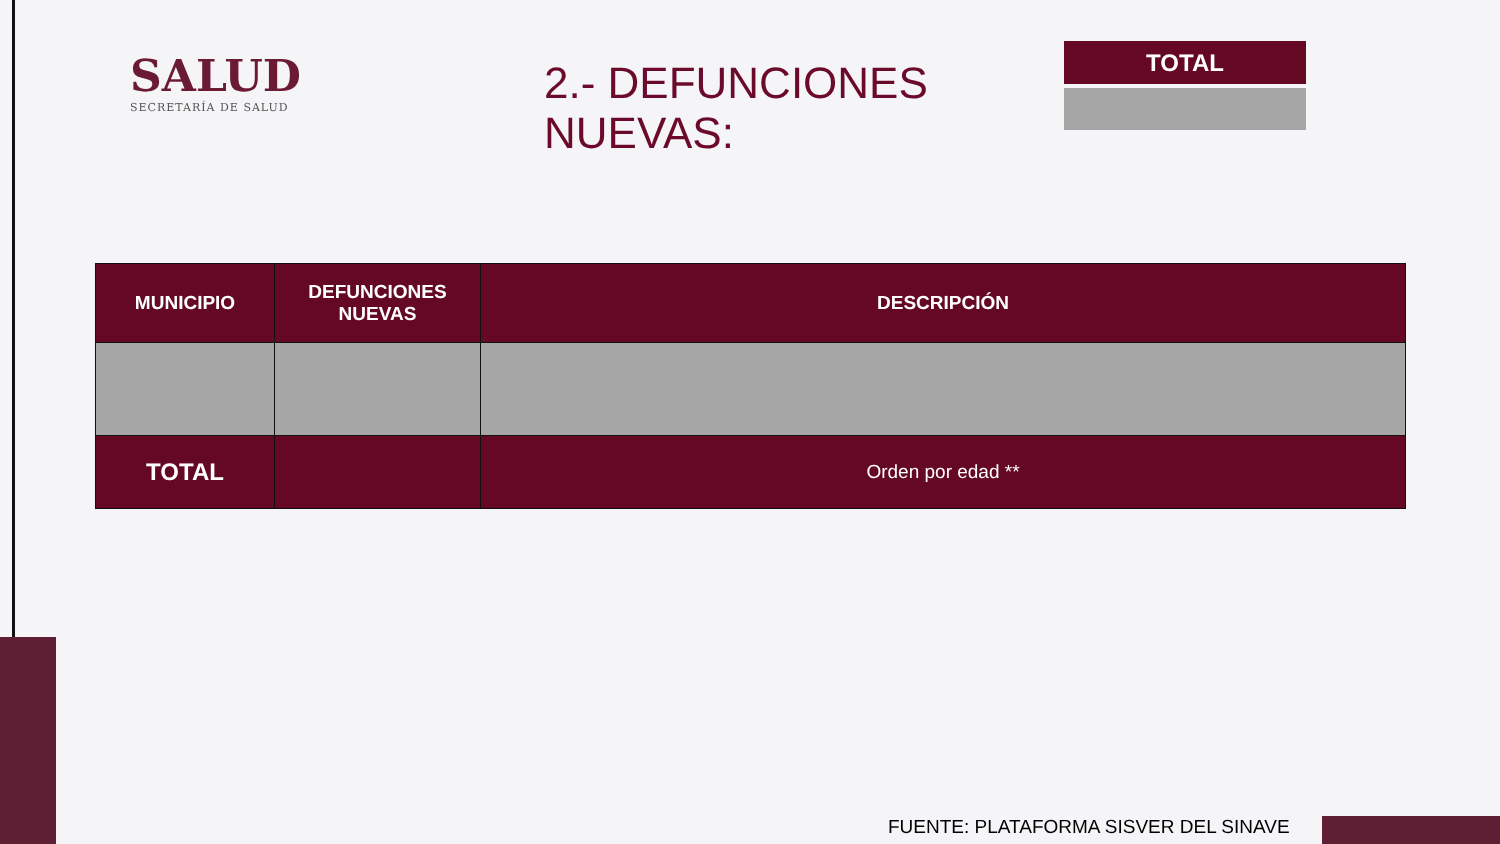SALUD
SECRETARÍA DE SALUD
2.- DEFUNCIONES NUEVAS:
TOTAL
| MUNICIPIO | DEFUNCIONES NUEVAS | DESCRIPCIÓN |
| --- | --- | --- |
| TOTAL | | Orden por edad ** |
FUENTE: PLATAFORMA SISVER DEL SINAVE